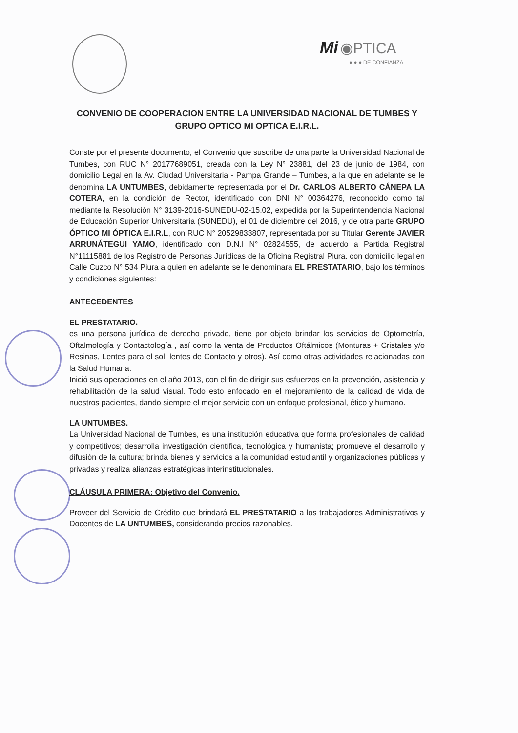Mi ◉PTICA
● ● ● DE CONFIANZA
CONVENIO DE COOPERACION ENTRE LA UNIVERSIDAD NACIONAL DE TUMBES Y GRUPO OPTICO MI OPTICA E.I.R.L.
Conste por el presente documento, el Convenio que suscribe de una parte la Universidad Nacional de Tumbes, con RUC N° 20177689051, creada con la Ley N° 23881, del 23 de junio de 1984, con domicilio Legal en la Av. Ciudad Universitaria - Pampa Grande – Tumbes, a la que en adelante se le denomina LA UNTUMBES, debidamente representada por el Dr. CARLOS ALBERTO CÁNEPA LA COTERA, en la condición de Rector, identificado con DNI N° 00364276, reconocido como tal mediante la Resolución N° 3139-2016-SUNEDU-02-15.02, expedida por la Superintendencia Nacional de Educación Superior Universitaria (SUNEDU), el 01 de diciembre del 2016, y de otra parte GRUPO ÓPTICO MI ÓPTICA E.I.R.L, con RUC N° 20529833807, representada por su Titular Gerente JAVIER ARRUNÁTEGUI YAMO, identificado con D.N.I N° 02824555, de acuerdo a Partida Registral N°11115881 de los Registro de Personas Jurídicas de la Oficina Registral Piura, con domicilio legal en Calle Cuzco N° 534 Piura a quien en adelante se le denominara EL PRESTATARIO, bajo los términos y condiciones siguientes:
ANTECEDENTES
EL PRESTATARIO.
es una persona jurídica de derecho privado, tiene por objeto brindar los servicios de Optometría, Oftalmología y Contactología , así como la venta de Productos Oftálmicos (Monturas + Cristales y/o Resinas, Lentes para el sol, lentes de Contacto y otros). Así como otras actividades relacionadas con la Salud Humana.
Inició sus operaciones en el año 2013, con el fin de dirigir sus esfuerzos en la prevención, asistencia y rehabilitación de la salud visual. Todo esto enfocado en el mejoramiento de la calidad de vida de nuestros pacientes, dando siempre el mejor servicio con un enfoque profesional, ético y humano.
LA UNTUMBES.
La Universidad Nacional de Tumbes, es una institución educativa que forma profesionales de calidad y competitivos; desarrolla investigación científica, tecnológica y humanista; promueve el desarrollo y difusión de la cultura; brinda bienes y servicios a la comunidad estudiantil y organizaciones públicas y privadas y realiza alianzas estratégicas interinstitucionales.
CLÁUSULA PRIMERA: Objetivo del Convenio.
Proveer del Servicio de Crédito que brindará EL PRESTATARIO a los trabajadores Administrativos y Docentes de LA UNTUMBES, considerando precios razonables.